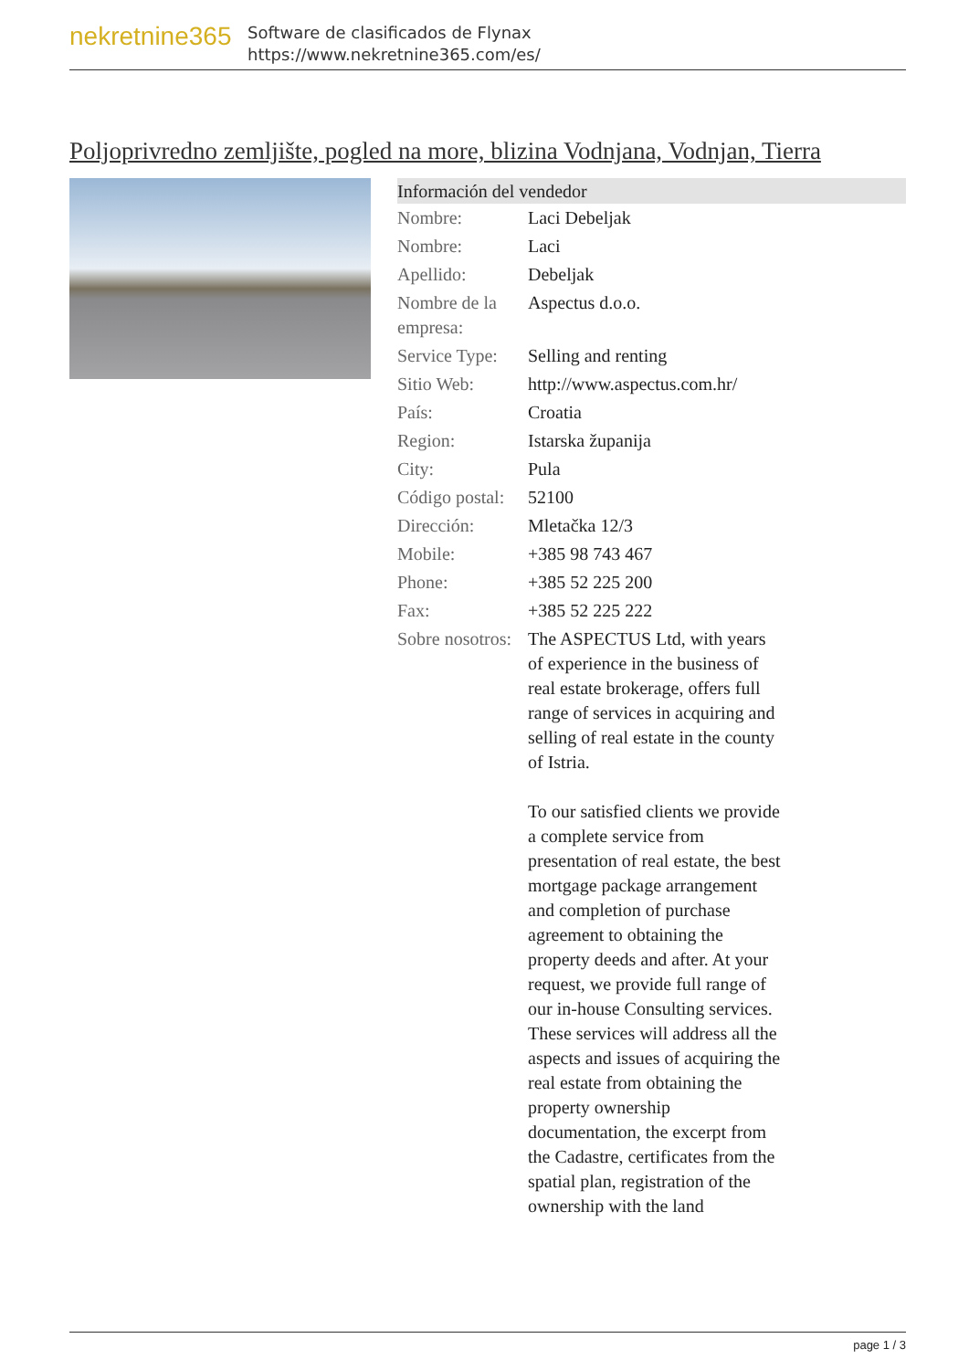nekretnine365
Software de clasificados de Flynax
https://www.nekretnine365.com/es/
Poljoprivredno zemljište, pogled na more, blizina Vodnjana, Vodnjan, Tierra
| Información del vendedor | | |
| --- | --- | --- |
| Nombre: | Laci Debeljak | |
| Nombre: | Laci | |
| Apellido: | Debeljak | |
| Nombre de la empresa: | Aspectus d.o.o. | |
| Service Type: | Selling and renting | |
| Sitio Web: | http://www.aspectus.com.hr/ | |
| País: | Croatia | |
| Region: | Istarska županija | |
| City: | Pula | |
| Código postal: | 52100 | |
| Dirección: | Mletačka 12/3 | |
| Mobile: | +385 98 743 467 | |
| Phone: | +385 52 225 200 | |
| Fax: | +385 52 225 222 | |
| Sobre nosotros: | The ASPECTUS Ltd, with years of experience in the business of real estate brokerage, offers full range of services in acquiring and selling of real estate in the county of Istria. To our satisfied clients we provide a complete service from presentation of real estate, the best mortgage package arrangement and completion of purchase agreement to obtaining the property deeds and after. At your request, we provide full range of our in-house Consulting services. These services will address all the aspects and issues of acquiring the real estate from obtaining the property ownership documentation, the excerpt from the Cadastre, certificates from the spatial plan, registration of the ownership with the land | |
page 1 / 3